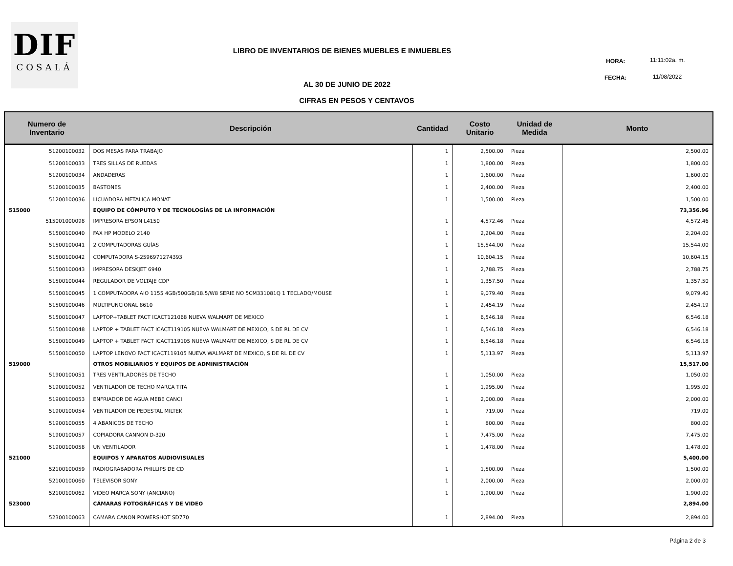DIF
COSALÁ
LIBRO DE INVENTARIOS DE BIENES MUEBLES E INMUEBLES
HORA: 11:11:02a. m.
FECHA: 11/08/2022
AL 30 DE JUNIO DE 2022
CIFRAS EN PESOS Y CENTAVOS
| Numero de Inventario | Descripción | Cantidad | Costo Unitario | Unidad de Medida | Monto |
| --- | --- | --- | --- | --- | --- |
| 51200100032 | DOS MESAS PARA TRABAJO | 1 | 2,500.00 | Pieza | 2,500.00 |
| 51200100033 | TRES SILLAS DE RUEDAS | 1 | 1,800.00 | Pieza | 1,800.00 |
| 51200100034 | ANDADERAS | 1 | 1,600.00 | Pieza | 1,600.00 |
| 51200100035 | BASTONES | 1 | 2,400.00 | Pieza | 2,400.00 |
| 51200100036 | LICUADORA METALICA MONAT | 1 | 1,500.00 | Pieza | 1,500.00 |
| 515000 | EQUIPO DE CÓMPUTO Y DE TECNOLOGÍAS DE LA INFORMACIÓN | | | | 73,356.96 |
| 515001000098 | IMPRESORA EPSON L4150 | 1 | 4,572.46 | Pieza | 4,572.46 |
| 51500100040 | FAX HP MODELO 2140 | 1 | 2,204.00 | Pieza | 2,204.00 |
| 51500100041 | 2 COMPUTADORAS GUÍAS | 1 | 15,544.00 | Pieza | 15,544.00 |
| 51500100042 | COMPUTADORA S-2596971274393 | 1 | 10,604.15 | Pieza | 10,604.15 |
| 51500100043 | IMPRESORA DESKJET 6940 | 1 | 2,788.75 | Pieza | 2,788.75 |
| 51500100044 | REGULADOR DE VOLTAJE CDP | 1 | 1,357.50 | Pieza | 1,357.50 |
| 51500100045 | 1 COMPUTADORA AIO 1155 4GB/500GB/18.5/W8 SERIE NO 5CM331081Q 1 TECLADO/MOUSE | 1 | 9,079.40 | Pieza | 9,079.40 |
| 51500100046 | MULTIFUNCIONAL 8610 | 1 | 2,454.19 | Pieza | 2,454.19 |
| 51500100047 | LAPTOP+TABLET FACT ICACT121068 NUEVA WALMART DE MEXICO | 1 | 6,546.18 | Pieza | 6,546.18 |
| 51500100048 | LAPTOP + TABLET FACT ICACT119105 NUEVA WALMART DE MEXICO, S DE RL DE CV | 1 | 6,546.18 | Pieza | 6,546.18 |
| 51500100049 | LAPTOP + TABLET FACT ICACT119105 NUEVA WALMART DE MEXICO, S DE RL DE CV | 1 | 6,546.18 | Pieza | 6,546.18 |
| 51500100050 | LAPTOP LENOVO FACT ICACT119105 NUEVA WALMART DE MEXICO, S DE RL DE CV | 1 | 5,113.97 | Pieza | 5,113.97 |
| 519000 | OTROS MOBILIARIOS Y EQUIPOS DE ADMINISTRACIÓN | | | | 15,517.00 |
| 51900100051 | TRES VENTILADORES DE TECHO | 1 | 1,050.00 | Pieza | 1,050.00 |
| 51900100052 | VENTILADOR DE TECHO MARCA TITA | 1 | 1,995.00 | Pieza | 1,995.00 |
| 51900100053 | ENFRIADOR DE AGUA MEBE CANCI | 1 | 2,000.00 | Pieza | 2,000.00 |
| 51900100054 | VENTILADOR DE PEDESTAL MILTEK | 1 | 719.00 | Pieza | 719.00 |
| 51900100055 | 4 ABANICOS DE TECHO | 1 | 800.00 | Pieza | 800.00 |
| 51900100057 | COPIADORA CANNON D-320 | 1 | 7,475.00 | Pieza | 7,475.00 |
| 51900100058 | UN VENTILADOR | 1 | 1,478.00 | Pieza | 1,478.00 |
| 521000 | EQUIPOS Y APARATOS AUDIOVISUALES | | | | 5,400.00 |
| 52100100059 | RADIOGRABADORA PHILLIPS DE CD | 1 | 1,500.00 | Pieza | 1,500.00 |
| 52100100060 | TELEVISOR SONY | 1 | 2,000.00 | Pieza | 2,000.00 |
| 52100100062 | VIDEO MARCA SONY (ANCIANO) | 1 | 1,900.00 | Pieza | 1,900.00 |
| 523000 | CÁMARAS FOTOGRÁFICAS Y DE VIDEO | | | | 2,894.00 |
| 52300100063 | CAMARA CANON POWERSHOT SD770 | 1 | 2,894.00 | Pieza | 2,894.00 |
Página 2 de 3